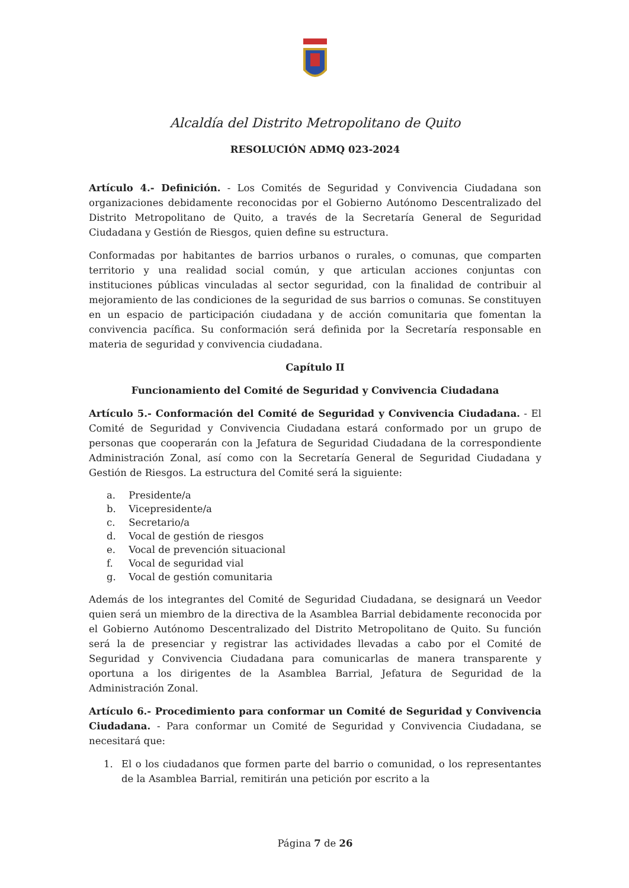Alcaldía del Distrito Metropolitano de Quito
RESOLUCIÓN ADMQ 023-2024
Artículo 4.- Definición. - Los Comités de Seguridad y Convivencia Ciudadana son organizaciones debidamente reconocidas por el Gobierno Autónomo Descentralizado del Distrito Metropolitano de Quito, a través de la Secretaría General de Seguridad Ciudadana y Gestión de Riesgos, quien define su estructura.
Conformadas por habitantes de barrios urbanos o rurales, o comunas, que comparten territorio y una realidad social común, y que articulan acciones conjuntas con instituciones públicas vinculadas al sector seguridad, con la finalidad de contribuir al mejoramiento de las condiciones de la seguridad de sus barrios o comunas. Se constituyen en un espacio de participación ciudadana y de acción comunitaria que fomentan la convivencia pacífica. Su conformación será definida por la Secretaría responsable en materia de seguridad y convivencia ciudadana.
Capítulo II
Funcionamiento del Comité de Seguridad y Convivencia Ciudadana
Artículo 5.- Conformación del Comité de Seguridad y Convivencia Ciudadana. - El Comité de Seguridad y Convivencia Ciudadana estará conformado por un grupo de personas que cooperarán con la Jefatura de Seguridad Ciudadana de la correspondiente Administración Zonal, así como con la Secretaría General de Seguridad Ciudadana y Gestión de Riesgos. La estructura del Comité será la siguiente:
a. Presidente/a
b. Vicepresidente/a
c. Secretario/a
d. Vocal de gestión de riesgos
e. Vocal de prevención situacional
f. Vocal de seguridad vial
g. Vocal de gestión comunitaria
Además de los integrantes del Comité de Seguridad Ciudadana, se designará un Veedor quien será un miembro de la directiva de la Asamblea Barrial debidamente reconocida por el Gobierno Autónomo Descentralizado del Distrito Metropolitano de Quito. Su función será la de presenciar y registrar las actividades llevadas a cabo por el Comité de Seguridad y Convivencia Ciudadana para comunicarlas de manera transparente y oportuna a los dirigentes de la Asamblea Barrial, Jefatura de Seguridad de la Administración Zonal.
Artículo 6.- Procedimiento para conformar un Comité de Seguridad y Convivencia Ciudadana. - Para conformar un Comité de Seguridad y Convivencia Ciudadana, se necesitará que:
1. El o los ciudadanos que formen parte del barrio o comunidad, o los representantes de la Asamblea Barrial, remitirán una petición por escrito a la
Página 7 de 26